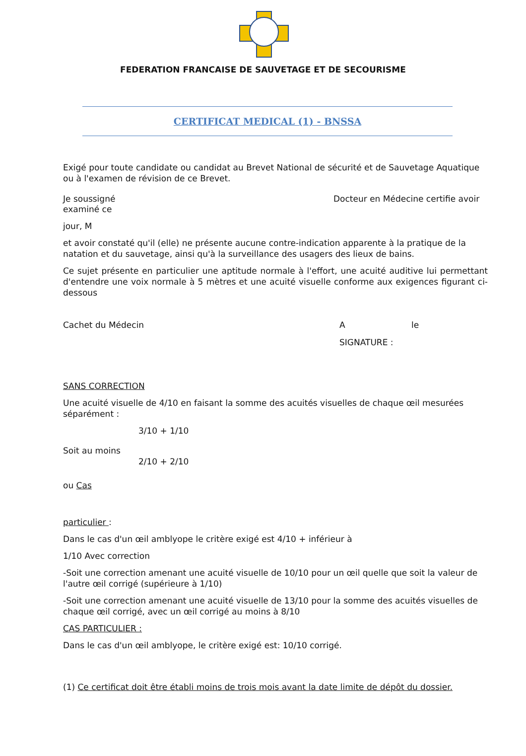FEDERATION FRANCAISE DE SAUVETAGE ET DE SECOURISME
CERTIFICAT MEDICAL (1) - BNSSA
Exigé pour toute candidate ou candidat au Brevet National de sécurité et de Sauvetage Aquatique ou à l'examen de révision de ce Brevet.
Je soussigné Docteur en Médecine certifie avoir
examiné ce
jour, M
et avoir constaté qu'il (elle) ne présente aucune contre-indication apparente à la pratique de la natation et du sauvetage, ainsi qu'à la surveillance des usagers des lieux de bains.
Ce sujet présente en particulier une aptitude normale à l'effort, une acuité auditive lui permettant d'entendre une voix normale à 5 mètres et une acuité visuelle conforme aux exigences figurant ci- dessous
Cachet du Médecin A le
SIGNATURE :
SANS CORRECTION
Une acuité visuelle de 4/10 en faisant la somme des acuités visuelles de chaque œil mesurées séparément :
3/10 + 1/10
Soit au moins
2/10 + 2/10
ou Cas
particulier :
Dans le cas d'un œil amblyope le critère exigé est 4/10 + inférieur à
1/10 Avec correction
-Soit une correction amenant une acuité visuelle de 10/10 pour un œil quelle que soit la valeur de l'autre œil corrigé (supérieure à 1/10)
-Soit une correction amenant une acuité visuelle de 13/10 pour la somme des acuités visuelles de chaque œil corrigé, avec un œil corrigé au moins à 8/10
CAS PARTICULIER :
Dans le cas d'un œil amblyope, le critère exigé est: 10/10 corrigé.
(1) Ce certificat doit être établi moins de trois mois avant la date limite de dépôt du dossier.